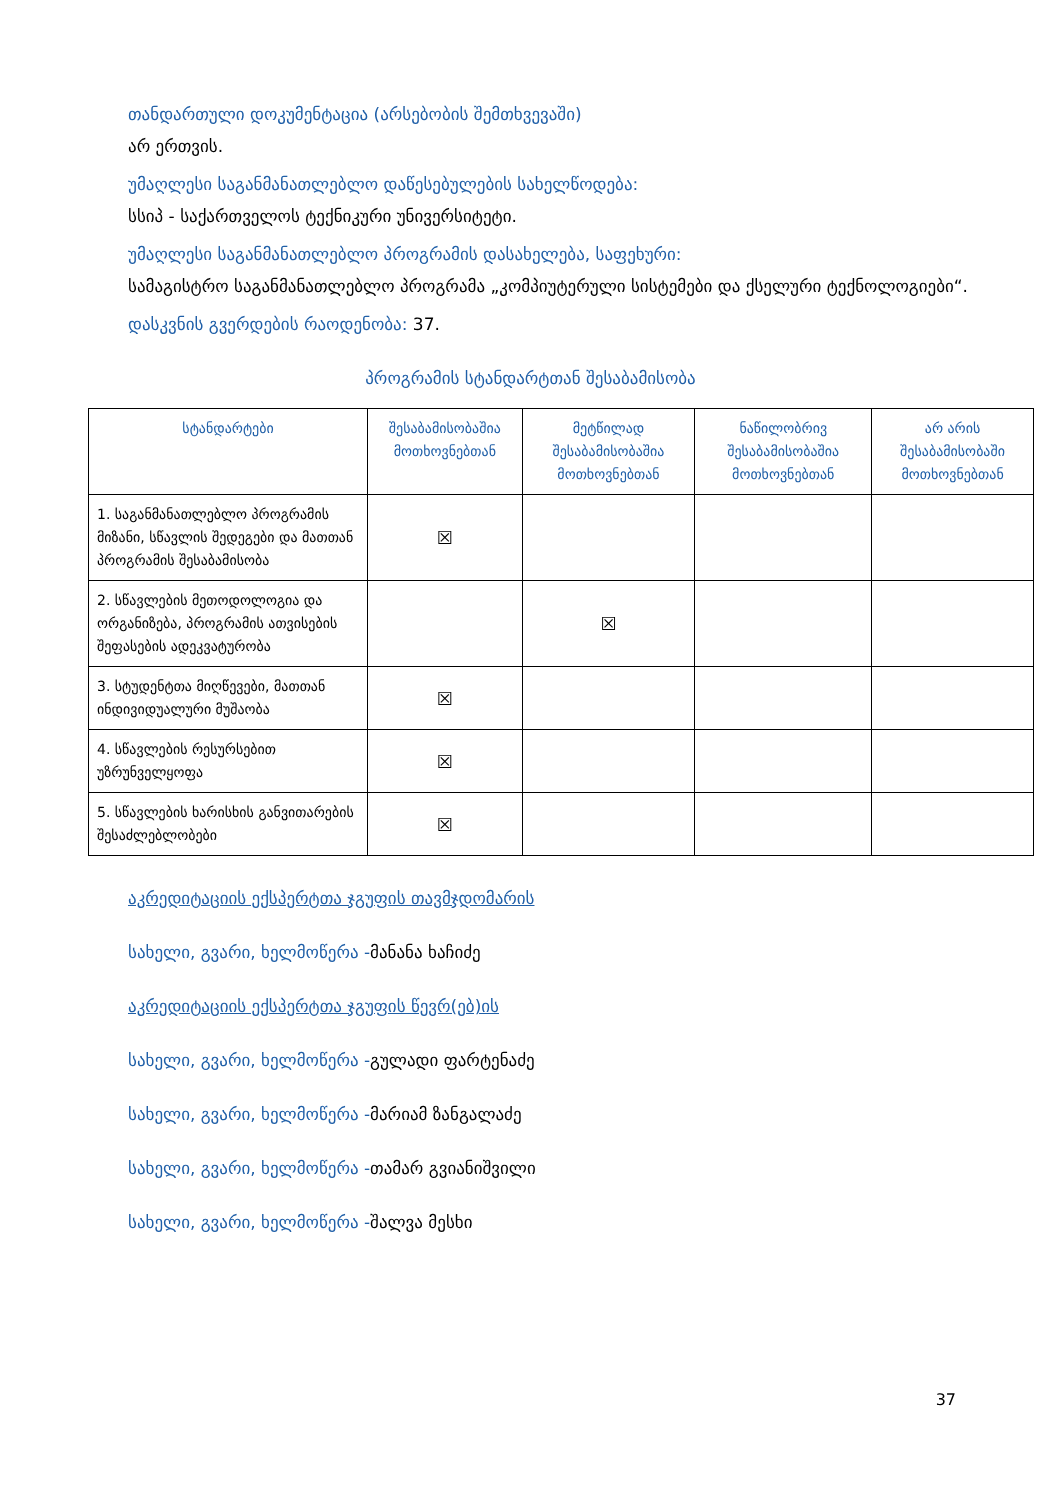თანდართული დოკუმენტაცია (არსებობის შემთხვევაში)
არ ერთვის.
უმაღლესი საგანმანათლებლო დაწესებულების სახელწოდება:
სსიპ - საქართველოს ტექნიკური უნივერსიტეტი.
უმაღლესი საგანმანათლებლო პროგრამის დასახელება, საფეხური:
სამაგისტრო საგანმანათლებლო პროგრამა „კომპიუტერული სისტემები და ქსელური ტექნოლოგიები“.
დასკვნის გვერდების რაოდენობა: 37.
პროგრამის სტანდარტთან შესაბამისობა
| სტანდარტები | შესაბამისობაშია მოთხოვნებთან | მეტწილად შესაბამისობაშია მოთხოვნებთან | ნაწილობრივ შესაბამისობაშია მოთხოვნებთან | არ არის შესაბამისობაში მოთხოვნებთან |
| --- | --- | --- | --- | --- |
| 1. საგანმანათლებლო პროგრამის მიზანი, სწავლის შედეგები და მათთან პროგრამის შესაბამისობა | ☒ | | | |
| 2. სწავლების მეთოდოლოგია და ორგანიზება, პროგრამის ათვისების შეფასების ადეკვატურობა | | ☒ | | |
| 3. სტუდენტთა მიღწევები, მათთან ინდივიდუალური მუშაობა | ☒ | | | |
| 4. სწავლების რესურსებით უზრუნველყოფა | ☒ | | | |
| 5. სწავლების ხარისხის განვითარების შესაძლებლობები | ☒ | | | |
აკრედიტაციის ექსპერტთა ჯგუფის თავმჯდომარის
სახელი, გვარი, ხელმოწერა -მანანა ხაჩიძე
აკრედიტაციის ექსპერტთა ჯგუფის წევრ(ებ)ის
სახელი, გვარი, ხელმოწერა -გულადი ფარტენაძე
სახელი, გვარი, ხელმოწერა -მარიამ ზანგალაძე
სახელი, გვარი, ხელმოწერა -თამარ გვიანიშვილი
სახელი, გვარი, ხელმოწერა -შალვა მესხი
37